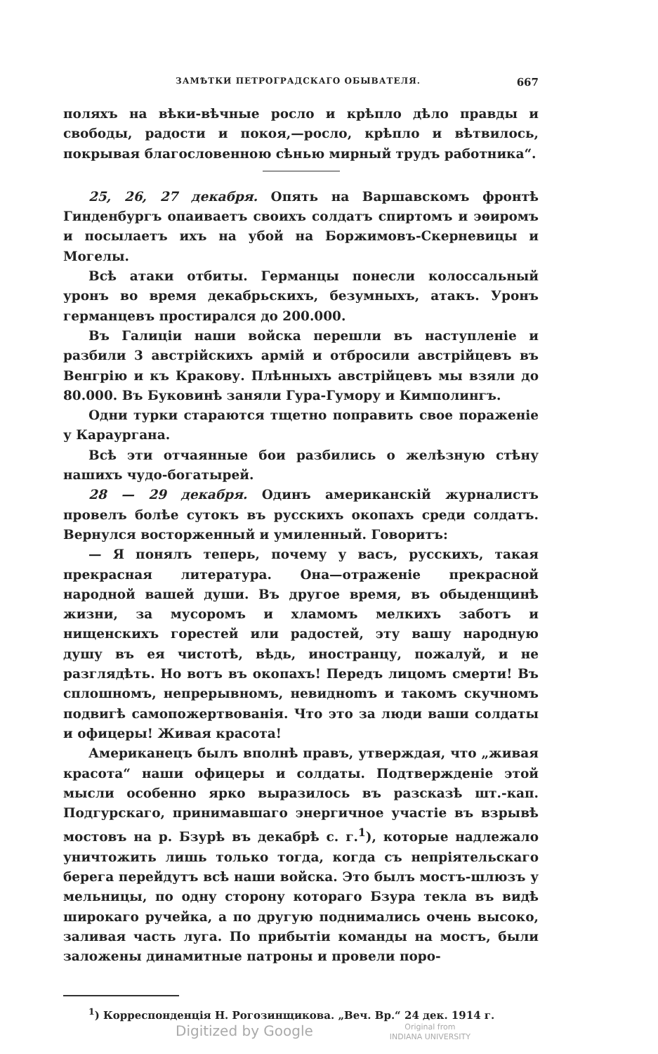ЗАМѢТКИ ПЕТРОГРАДСКАГО ОБЫВАТЕЛЯ. 667
поляхъ на вѣки-вѣчные росло и крѣпло дѣло правды и свободы, радости и покоя,—росло, крѣпло и вѣтвилось, покрывая благословенною сѣнью мирный трудъ работника“.
25, 26, 27 декабря. Опять на Варшавскомъ фронтѣ Гинденбургъ опаиваетъ своихъ солдатъ спиртомъ и эѳиромъ и посылаетъ ихъ на убой на Боржимовъ-Скерневицы и Могелы.
Всѣ атаки отбиты. Германцы понесли колоссальный уронъ во время декабрьскихъ, безумныхъ, атакъ. Уронъ германцевъ простирался до 200.000.
Въ Галиціи наши войска перешли въ наступленіе и разбили 3 австрійскихъ армій и отбросили австрійцевъ въ Венгрію и къ Кракову. Плѣнныхъ австрійцевъ мы взяли до 80.000. Въ Буковинѣ заняли Гура-Гумору и Кимполингъ.
Одни турки стараются тщетно поправить свое пораженіе у Караургана.
Всѣ эти отчаянные бои разбились о желѣзную стѣну нашихъ чудо-богатырей.
28 — 29 декабря. Одинъ американскій журналистъ провелъ болѣе сутокъ въ русскихъ окопахъ среди солдатъ. Вернулся восторженный и умиленный. Говоритъ:
— Я понялъ теперь, почему у васъ, русскихъ, такая прекрасная литература. Она—отраженіе прекрасной народной вашей души. Въ другое время, въ обыденщинѣ жизни, за мусоромъ и хламомъ мелкихъ заботъ и нищенскихъ горестей или радостей, эту вашу народную душу въ ея чистотѣ, вѣдь, иностранцу, пожалуй, и не разглядѣть. Но вотъ въ окопахъ! Передъ лицомъ смерти! Въ сплошномъ, непрерывномъ, невиднomъ и такомъ скучномъ подвигѣ самопожертвованія. Что это за люди ваши солдаты и офицеры! Живая красота!
Американецъ былъ вполнѣ правъ, утверждая, что „живая красота“ наши офицеры и солдаты. Подтвержденіе этой мысли особенно ярко выразилось въ разсказѣ шт.-кап. Подгурскаго, принимавшаго энергичное участіе въ взрывѣ мостовъ на р. Бзурѣ въ декабрѣ с. г.<sup>1</sup>), которые надлежало уничтожить лишь только тогда, когда съ непріятельскаго берега перейдутъ всѣ наши войска. Это былъ мостъ-шлюзъ у мельницы, по одну сторону котораго Бзура текла въ видѣ широкаго ручейка, а по другую поднимались очень высоко, заливая часть луга. По прибытіи команды на мостъ, были заложены динамитные патроны и провели поро-
<sup>1</sup>) Корреспонденція Н. Рогозинщикова. „Веч. Вр.“ 24 дек. 1914 г.
Digitized by Google Original from
INDIANA UNIVERSITY